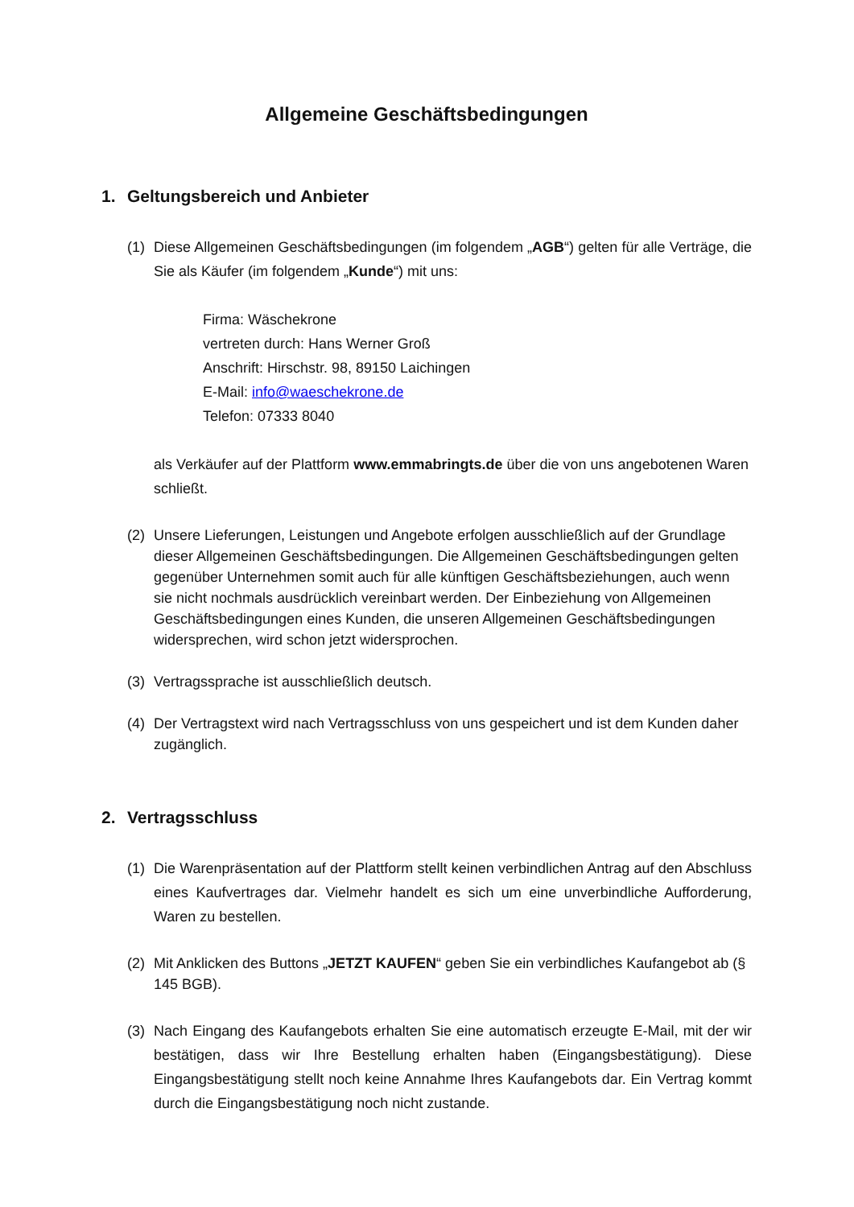Allgemeine Geschäftsbedingungen
1. Geltungsbereich und Anbieter
(1) Diese Allgemeinen Geschäftsbedingungen (im folgendem „AGB“) gelten für alle Verträge, die Sie als Käufer (im folgendem „Kunde“) mit uns:
Firma: Wäschekrone
vertreten durch: Hans Werner Groß
Anschrift: Hirschstr. 98, 89150 Laichingen
E-Mail: info@waeschekrone.de
Telefon: 07333 8040
als Verkäufer auf der Plattform www.emmabringts.de über die von uns angebotenen Waren schließt.
(2) Unsere Lieferungen, Leistungen und Angebote erfolgen ausschließlich auf der Grundlage dieser Allgemeinen Geschäftsbedingungen. Die Allgemeinen Geschäftsbedingungen gelten gegenüber Unternehmen somit auch für alle künftigen Geschäftsbeziehungen, auch wenn sie nicht nochmals ausdrücklich vereinbart werden. Der Einbeziehung von Allgemeinen Geschäftsbedingungen eines Kunden, die unseren Allgemeinen Geschäftsbedingungen widersprechen, wird schon jetzt widersprochen.
(3) Vertragssprache ist ausschließlich deutsch.
(4) Der Vertragstext wird nach Vertragsschluss von uns gespeichert und ist dem Kunden daher zugänglich.
2. Vertragsschluss
(1) Die Warenpräsentation auf der Plattform stellt keinen verbindlichen Antrag auf den Abschluss eines Kaufvertrages dar. Vielmehr handelt es sich um eine unverbindliche Aufforderung, Waren zu bestellen.
(2) Mit Anklicken des Buttons „JETZT KAUFEN“ geben Sie ein verbindliches Kaufangebot ab (§ 145 BGB).
(3) Nach Eingang des Kaufangebots erhalten Sie eine automatisch erzeugte E-Mail, mit der wir bestätigen, dass wir Ihre Bestellung erhalten haben (Eingangsbestätigung). Diese Eingangsbestätigung stellt noch keine Annahme Ihres Kaufangebots dar. Ein Vertrag kommt durch die Eingangsbestätigung noch nicht zustande.